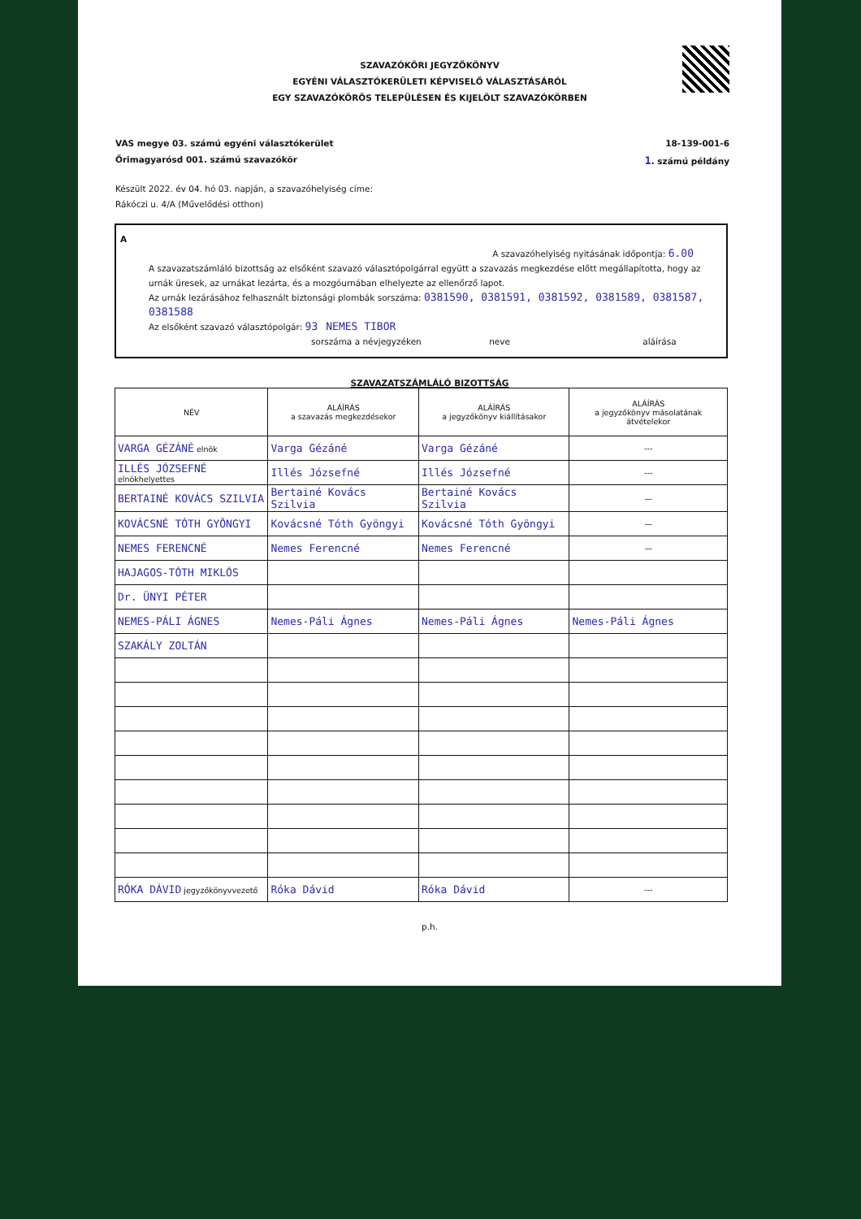SZAVAZÓKÖRI JEGYZŐKÖNYV
EGYÉNI VÁLASZTÓKERÜLETI KÉPVISELŐ VÁLASZTÁSÁRÓL
EGY SZAVAZÓKÖRÖS TELEPÜLÉSEN ÉS KIJELÖLT SZAVAZÓKÖRBEN
VAS megye 03. számú egyéni választókerület 18-139-001-6
Őrimagyarósd 001. számú szavazókör 1. számú példány
Készült 2022. év 04. hó 03. napján, a szavazóhelyiség címe:
Rákóczi u. 4/A (Művelődési otthon)
A
A szavazóhelyiség nyitásának időpontja: 6.00
A szavazatszámláló bizottság az elsőként szavazó választópolgárral együtt a szavazás megkezdése előtt megállapította, hogy az urnák üresek, az urnákat lezárta, és a mozgóurnában elhelyezte az ellenőrző lapot.
Az urnák lezárásához felhasznált biztonsági plombák sorszáma: 0381590, 0381591, 0381592, 0381589, 0381587, 0381588
Az elsőként szavazó választópolgár: 93 NEMES TIBOR
sorszáma a névjegyzéken neve aláírása
SZAVAZATSZÁMLÁLÓ BIZOTTSÁG
| NÉV | ALÁÍRÁS a szavazás megkezdésekor | ALÁÍRÁS a jegyzőkönyv kiállításakor | ALÁÍRÁS a jegyzőkönyv másolatának átvételekor |
| --- | --- | --- | --- |
| VARGA GÉZÁNÉ elnök | Varga Gézáné | Varga Gézáné | --- |
| ILLÉS JÓZSEFNÉ elnökhelyettes | Illés Józsefné | Illés Józsefné | --- |
| BERTAINÉ KOVÁCS SZILVIA | Bertainé Kovács Szilvia | Bertainé Kovács Szilvia | — |
| KOVÁCSNÉ TÓTH GYÖNGYI | Kovácsné Tóth Gyöngyi | Kovácsné Tóth Gyöngyi | — |
| NEMES FERENCNÉ | Nemes Ferencné | Nemes Ferencné | — |
| HAJAGOS-TÓTH MIKLÓS | | | |
| Dr. ÜNYI PÉTER | | | |
| NEMES-PÁLI ÁGNES | Nemes-Páli Ágnes | Nemes-Páli Ágnes | Nemes-Páli Ágnes |
| SZAKÁLY ZOLTÁN | | | |
| RÓKA DÁVID jegyzőkönyvvezető | Róka Dávid | Róka Dávid | --- |
p.h.